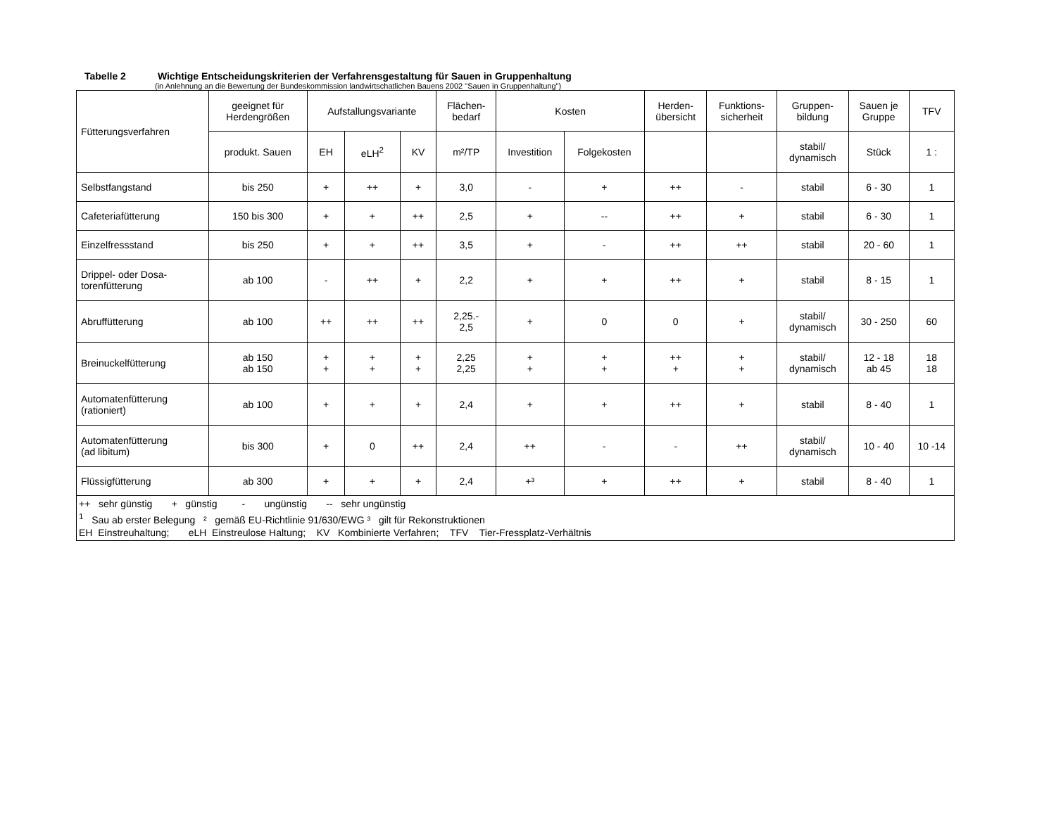Tabelle 2 Wichtige Entscheidungskriterien der Verfahrensgestaltung für Sauen in Gruppenhaltung
(in Anlehnung an die Bewertung der Bundeskommission landwirtschatlichen Bauens 2002 "Sauen in Gruppenhaltung")
| Fütterungsverfahren | geeignet für Herdengrößen | Aufstallungsvariante | | | Flächen- bedarf | Kosten | | Herden- übersicht | Funktions- sicherheit | Gruppen- bildung | Sauen je Gruppe | TFV |
| --- | --- | --- | --- | --- | --- | --- | --- | --- | --- | --- | --- | --- |
| | produkt. Sauen | EH | eLH<sup>2</sup> | KV | m²/TP | Investition | Folgekosten | | | stabil/ dynamisch | Stück | 1 : |
| Selbstfangstand | bis 250 | + | ++ | + | 3,0 | - | + | ++ | - | stabil | 6 - 30 | 1 |
| Cafeteriafütterung | 150 bis 300 | + | + | ++ | 2,5 | + | -- | ++ | + | stabil | 6 - 30 | 1 |
| Einzelfressstand | bis 250 | + | + | ++ | 3,5 | + | - | ++ | ++ | stabil | 20 - 60 | 1 |
| Drippel- oder Dosa- torenfütterung | ab 100 | - | ++ | + | 2,2 | + | + | ++ | + | stabil | 8 - 15 | 1 |
| Abruffütterung | ab 100 | ++ | ++ | ++ | 2,25.- 2,5 | + | 0 | 0 | + | stabil/ dynamisch | 30 - 250 | 60 |
| Breinuckelfütterung | ab 150 ab 150 | + + | + + | + + | 2,25 2,25 | + + | + + | ++ + | + + | stabil/ dynamisch | 12 - 18 ab 45 | 18 18 |
| Automatenfütterung (rationiert) | ab 100 | + | + | + | 2,4 | + | + | ++ | + | stabil | 8 - 40 | 1 |
| Automatenfütterung (ad libitum) | bis 300 | + | 0 | ++ | 2,4 | ++ | - | - | ++ | stabil/ dynamisch | 10 - 40 | 10 -14 |
| Flüssigfütterung | ab 300 | + | + | + | 2,4 | +³ | + | ++ | + | stabil | 8 - 40 | 1 |
| ++ sehr günstig + günstig - ungünstig -- sehr ungünstig <sup>1</sup> Sau ab erster Belegung ² gemäß EU-Richtlinie 91/630/EWG ³ gilt für Rekonstruktionen EH Einstreuhaltung; eLH Einstreulose Haltung; KV Kombinierte Verfahren; TFV Tier-Fressplatz-Verhältnis | | | | | | | | | | | | |